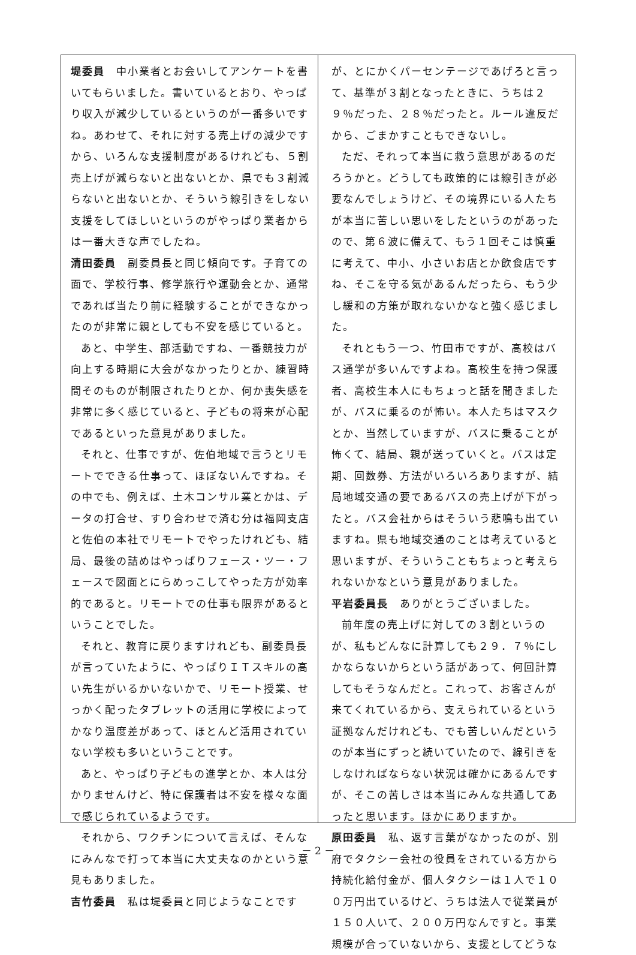堤委員　中小業者とお会いしてアンケートを書いてもらいました。書いているとおり、やっぱり収入が減少しているというのが一番多いですね。あわせて、それに対する売上げの減少ですから、いろんな支援制度があるけれども、５割売上げが減らないと出ないとか、県でも３割減らないと出ないとか、そういう線引きをしない支援をしてほしいというのがやっぱり業者からは一番大きな声でしたね。
清田委員　副委員長と同じ傾向です。子育ての面で、学校行事、修学旅行や運動会とか、通常であれば当たり前に経験することができなかったのが非常に親としても不安を感じていると。
あと、中学生、部活動ですね、一番競技力が向上する時期に大会がなかったりとか、練習時間そのものが制限されたりとか、何か喪失感を非常に多く感じていると、子どもの将来が心配であるといった意見がありました。
それと、仕事ですが、佐伯地域で言うとリモートでできる仕事って、ほぼないんですね。その中でも、例えば、土木コンサル業とかは、データの打合せ、すり合わせで済む分は福岡支店と佐伯の本社でリモートでやったけれども、結局、最後の詰めはやっぱりフェース・ツー・フェースで図面とにらめっこしてやった方が効率的であると。リモートでの仕事も限界があるということでした。
それと、教育に戻りますけれども、副委員長が言っていたように、やっぱりＩＴスキルの高い先生がいるかいないかで、リモート授業、せっかく配ったタブレットの活用に学校によってかなり温度差があって、ほとんど活用されていない学校も多いということです。
あと、やっぱり子どもの進学とか、本人は分かりませんけど、特に保護者は不安を様々な面で感じられているようです。
それから、ワクチンについて言えば、そんなにみんなで打って本当に大丈夫なのかという意見もありました。
吉竹委員　私は堤委員と同じようなことです
が、とにかくパーセンテージであげろと言って、基準が３割となったときに、うちは２９％だった、２８％だったと。ルール違反だから、ごまかすこともできないし。
ただ、それって本当に救う意思があるのだろうかと。どうしても政策的には線引きが必要なんでしょうけど、その境界にいる人たちが本当に苦しい思いをしたというのがあったので、第６波に備えて、もう１回そこは慎重に考えて、中小、小さいお店とか飲食店ですね、そこを守る気があるんだったら、もう少し緩和の方策が取れないかなと強く感じました。
それともう一つ、竹田市ですが、高校はバス通学が多いんですよね。高校生を持つ保護者、高校生本人にもちょっと話を聞きましたが、バスに乗るのが怖い。本人たちはマスクとか、当然していますが、バスに乗ることが怖くて、結局、親が送っていくと。バスは定期、回数券、方法がいろいろありますが、結局地域交通の要であるバスの売上げが下がったと。バス会社からはそういう悲鳴も出ていますね。県も地域交通のことは考えていると思いますが、そういうこともちょっと考えられないかなという意見がありました。
平岩委員長　ありがとうございました。
前年度の売上げに対しての３割というのが、私もどんなに計算しても２９．７％にしかならないからという話があって、何回計算してもそうなんだと。これって、お客さんが来てくれているから、支えられているという証拠なんだけれども、でも苦しいんだというのが本当にずっと続いていたので、線引きをしなければならない状況は確かにあるんですが、そこの苦しさは本当にみんな共通してあったと思います。ほかにありますか。
原田委員　私、返す言葉がなかったのが、別府でタクシー会社の役員をされている方から持続化給付金が、個人タクシーは１人で１００万円出ているけど、うちは法人で従業員が１５０人いて、２００万円なんですと。事業規模が合っていないから、支援としてどうな
－ 2 －